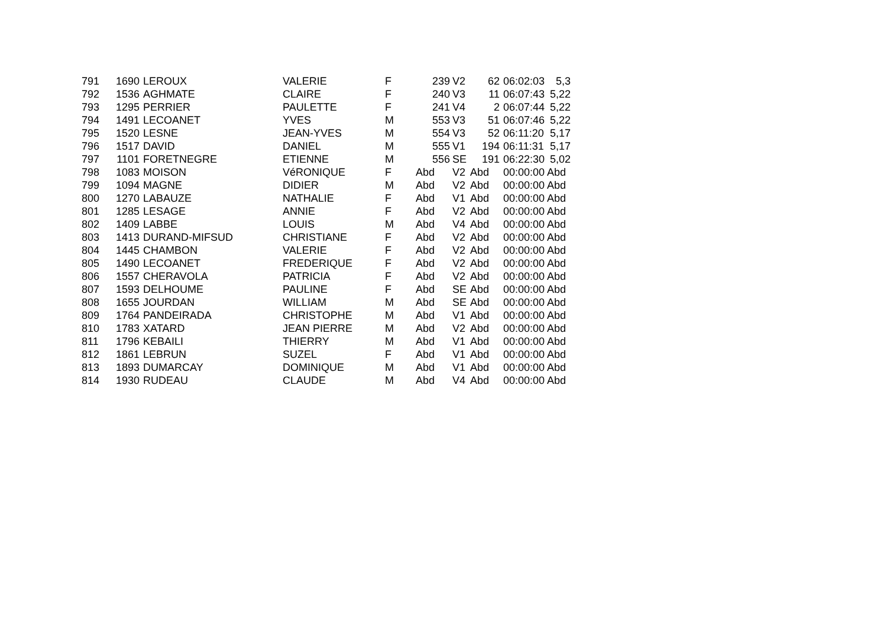| 791 | 1690 | LEROUX | VALERIE | F | 239 | V2 | 62 | 06:02:03 | 5,3 |
| 792 | 1536 | AGHMATE | CLAIRE | F | 240 | V3 | 11 | 06:07:43 | 5,22 |
| 793 | 1295 | PERRIER | PAULETTE | F | 241 | V4 | 2 | 06:07:44 | 5,22 |
| 794 | 1491 | LECOANET | YVES | M | 553 | V3 | 51 | 06:07:46 | 5,22 |
| 795 | 1520 | LESNE | JEAN-YVES | M | 554 | V3 | 52 | 06:11:20 | 5,17 |
| 796 | 1517 | DAVID | DANIEL | M | 555 | V1 | 194 | 06:11:31 | 5,17 |
| 797 | 1101 | FORETNEGRE | ETIENNE | M | 556 | SE | 191 | 06:22:30 | 5,02 |
| 798 | 1083 | MOISON | VéRONIQUE | F | Abd | V2 | Abd | 00:00:00 | Abd |
| 799 | 1094 | MAGNE | DIDIER | M | Abd | V2 | Abd | 00:00:00 | Abd |
| 800 | 1270 | LABAUZE | NATHALIE | F | Abd | V1 | Abd | 00:00:00 | Abd |
| 801 | 1285 | LESAGE | ANNIE | F | Abd | V2 | Abd | 00:00:00 | Abd |
| 802 | 1409 | LABBE | LOUIS | M | Abd | V4 | Abd | 00:00:00 | Abd |
| 803 | 1413 | DURAND-MIFSUD | CHRISTIANE | F | Abd | V2 | Abd | 00:00:00 | Abd |
| 804 | 1445 | CHAMBON | VALERIE | F | Abd | V2 | Abd | 00:00:00 | Abd |
| 805 | 1490 | LECOANET | FREDERIQUE | F | Abd | V2 | Abd | 00:00:00 | Abd |
| 806 | 1557 | CHERAVOLA | PATRICIA | F | Abd | V2 | Abd | 00:00:00 | Abd |
| 807 | 1593 | DELHOUME | PAULINE | F | Abd | SE | Abd | 00:00:00 | Abd |
| 808 | 1655 | JOURDAN | WILLIAM | M | Abd | SE | Abd | 00:00:00 | Abd |
| 809 | 1764 | PANDEIRADA | CHRISTOPHE | M | Abd | V1 | Abd | 00:00:00 | Abd |
| 810 | 1783 | XATARD | JEAN PIERRE | M | Abd | V2 | Abd | 00:00:00 | Abd |
| 811 | 1796 | KEBAILI | THIERRY | M | Abd | V1 | Abd | 00:00:00 | Abd |
| 812 | 1861 | LEBRUN | SUZEL | F | Abd | V1 | Abd | 00:00:00 | Abd |
| 813 | 1893 | DUMARCAY | DOMINIQUE | M | Abd | V1 | Abd | 00:00:00 | Abd |
| 814 | 1930 | RUDEAU | CLAUDE | M | Abd | V4 | Abd | 00:00:00 | Abd |